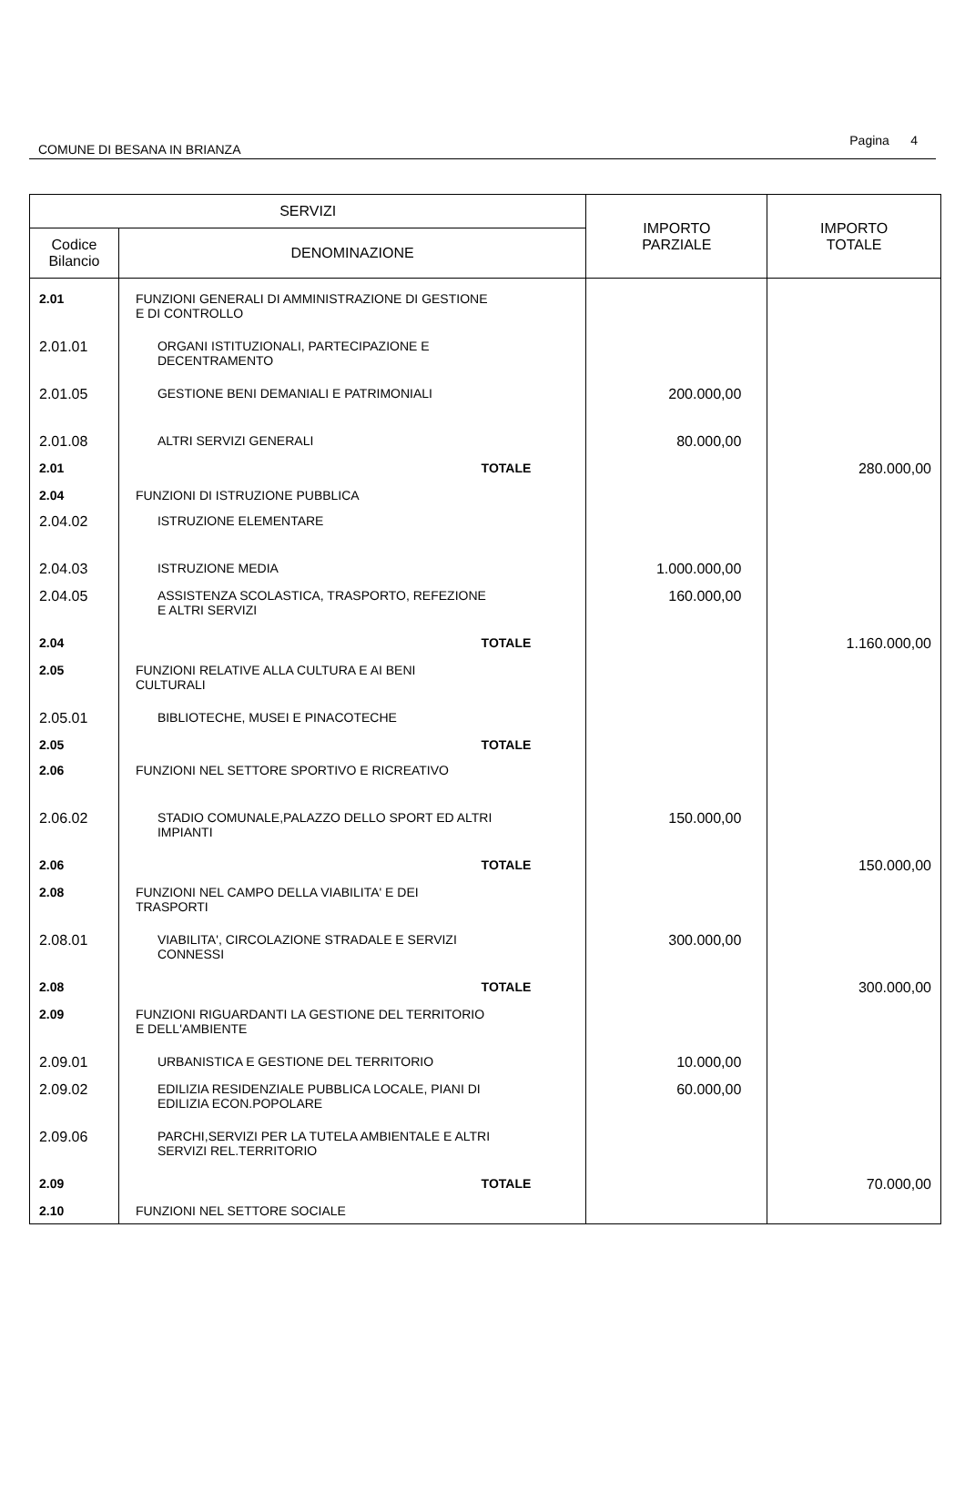COMUNE DI BESANA IN BRIANZA Pagina 4
| SERVIZI | | IMPORTO PARZIALE | IMPORTO TOTALE |
| --- | --- | --- | --- |
| Codice Bilancio | DENOMINAZIONE | | |
| 2.01 | FUNZIONI GENERALI DI AMMINISTRAZIONE DI GESTIONE E DI CONTROLLO | | |
| 2.01.01 | ORGANI ISTITUZIONALI, PARTECIPAZIONE E DECENTRAMENTO | | |
| 2.01.05 | GESTIONE BENI DEMANIALI E PATRIMONIALI | 200.000,00 | |
| 2.01.08 | ALTRI SERVIZI GENERALI | 80.000,00 | |
| 2.01 | TOTALE | | 280.000,00 |
| 2.04 | FUNZIONI DI ISTRUZIONE PUBBLICA | | |
| 2.04.02 | ISTRUZIONE ELEMENTARE | | |
| 2.04.03 | ISTRUZIONE MEDIA | 1.000.000,00 | |
| 2.04.05 | ASSISTENZA SCOLASTICA, TRASPORTO, REFEZIONE E ALTRI SERVIZI | 160.000,00 | |
| 2.04 | TOTALE | | 1.160.000,00 |
| 2.05 | FUNZIONI RELATIVE ALLA CULTURA E AI BENI CULTURALI | | |
| 2.05.01 | BIBLIOTECHE, MUSEI E PINACOTECHE | | |
| 2.05 | TOTALE | | |
| 2.06 | FUNZIONI NEL SETTORE SPORTIVO E RICREATIVO | | |
| 2.06.02 | STADIO COMUNALE,PALAZZO DELLO SPORT ED ALTRI IMPIANTI | 150.000,00 | |
| 2.06 | TOTALE | | 150.000,00 |
| 2.08 | FUNZIONI NEL CAMPO DELLA VIABILITA' E DEI TRASPORTI | | |
| 2.08.01 | VIABILITA', CIRCOLAZIONE STRADALE E SERVIZI CONNESSI | 300.000,00 | |
| 2.08 | TOTALE | | 300.000,00 |
| 2.09 | FUNZIONI RIGUARDANTI LA GESTIONE DEL TERRITORIO E DELL'AMBIENTE | | |
| 2.09.01 | URBANISTICA E GESTIONE DEL TERRITORIO | 10.000,00 | |
| 2.09.02 | EDILIZIA RESIDENZIALE PUBBLICA LOCALE, PIANI DI EDILIZIA ECON.POPOLARE | 60.000,00 | |
| 2.09.06 | PARCHI,SERVIZI PER LA TUTELA AMBIENTALE E ALTRI SERVIZI REL.TERRITORIO | | |
| 2.09 | TOTALE | | 70.000,00 |
| 2.10 | FUNZIONI NEL SETTORE SOCIALE | | |